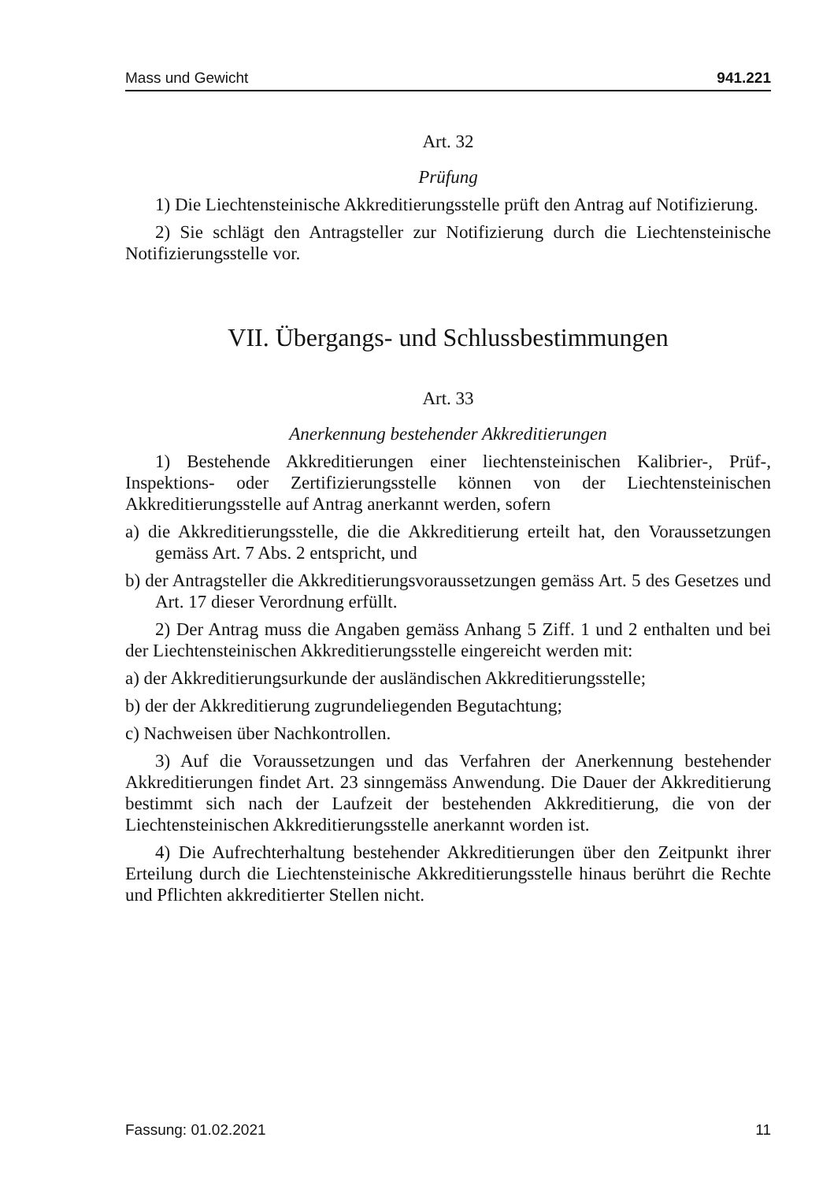Mass und Gewicht 941.221
Art. 32
Prüfung
1) Die Liechtensteinische Akkreditierungsstelle prüft den Antrag auf Notifizierung.
2) Sie schlägt den Antragsteller zur Notifizierung durch die Liechtensteinische Notifizierungsstelle vor.
VII. Übergangs- und Schlussbestimmungen
Art. 33
Anerkennung bestehender Akkreditierungen
1) Bestehende Akkreditierungen einer liechtensteinischen Kalibrier-, Prüf-, Inspektions- oder Zertifizierungsstelle können von der Liechtensteinischen Akkreditierungsstelle auf Antrag anerkannt werden, sofern
a) die Akkreditierungsstelle, die die Akkreditierung erteilt hat, den Voraussetzungen gemäss Art. 7 Abs. 2 entspricht, und
b) der Antragsteller die Akkreditierungsvoraussetzungen gemäss Art. 5 des Gesetzes und Art. 17 dieser Verordnung erfüllt.
2) Der Antrag muss die Angaben gemäss Anhang 5 Ziff. 1 und 2 enthalten und bei der Liechtensteinischen Akkreditierungsstelle eingereicht werden mit:
a) der Akkreditierungsurkunde der ausländischen Akkreditierungsstelle;
b) der der Akkreditierung zugrundeliegenden Begutachtung;
c) Nachweisen über Nachkontrollen.
3) Auf die Voraussetzungen und das Verfahren der Anerkennung bestehender Akkreditierungen findet Art. 23 sinngemäss Anwendung. Die Dauer der Akkreditierung bestimmt sich nach der Laufzeit der bestehenden Akkreditierung, die von der Liechtensteinischen Akkreditierungsstelle anerkannt worden ist.
4) Die Aufrechterhaltung bestehender Akkreditierungen über den Zeitpunkt ihrer Erteilung durch die Liechtensteinische Akkreditierungsstelle hinaus berührt die Rechte und Pflichten akkreditierter Stellen nicht.
Fassung: 01.02.2021 11